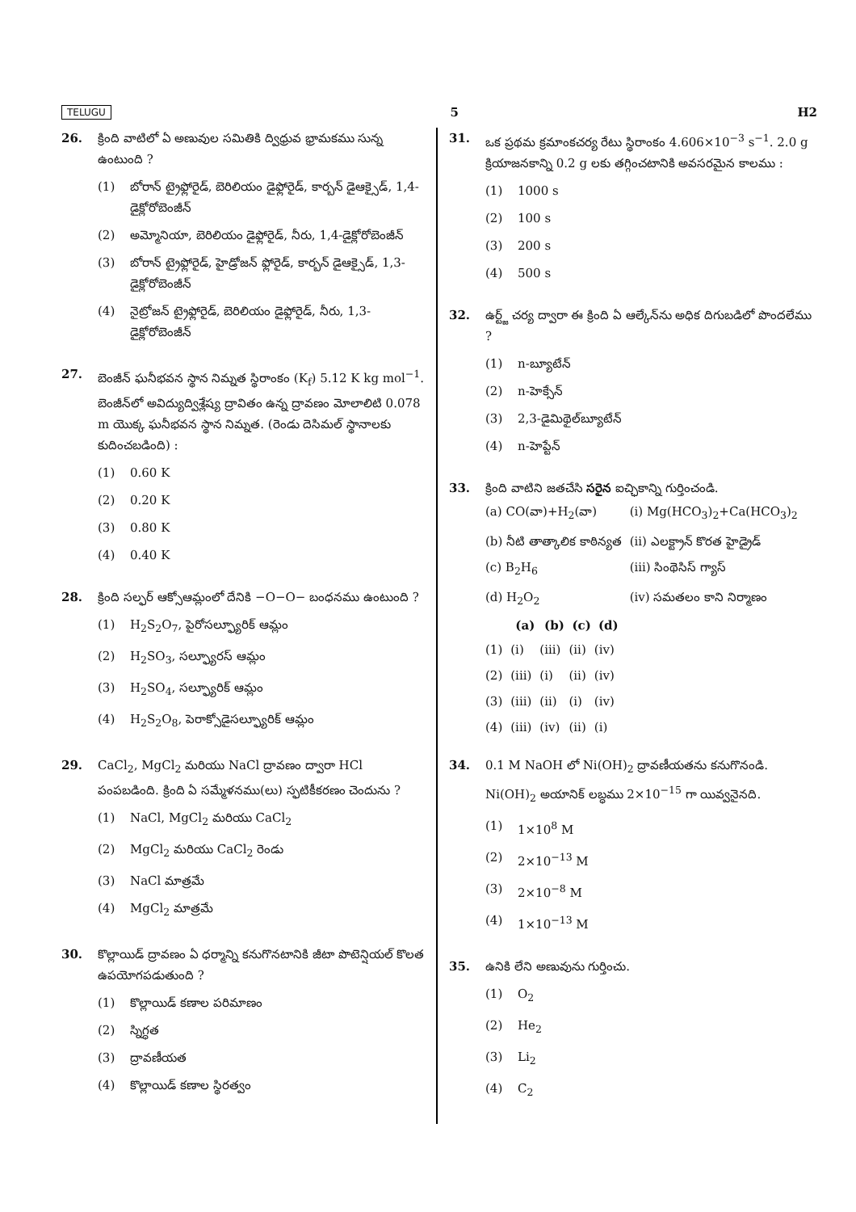TELUGU 5 H2
26. క్రింది వాటిలో ఏ అణువుల సమితికి ద్విధ్రువ భ్రామకము సున్న ఉంటుంది ?
(1) బోరాన్ ట్రైఫ్లోరైడ్, బెరిలియం డైఫ్లోరైడ్, కార్బన్ డైఆక్సైడ్, 1,4-డైక్లోరోబెంజీన్
(2) అమ్మోనియా, బెరిలియం డైఫ్లోరైడ్, నీరు, 1,4-డైక్లోరోబెంజీన్
(3) బోరాన్ ట్రైఫ్లోరైడ్, హైడ్రోజన్ ఫ్లోరైడ్, కార్బన్ డైఆక్సైడ్, 1,3-డైక్లోరోబెంజీన్
(4) నైట్రోజన్ ట్రైఫ్లోరైడ్, బెరిలియం డైఫ్లోరైడ్, నీరు, 1,3-డైక్లోరోబెంజీన్
27. బెంజీన్ ఘనీభవన స్థాన నిమ్నత స్థిరాంకం (K<sub>f</sub>) 5.12 K kg mol<sup>−1</sup>. బెంజీన్‌లో అవిద్యుద్విశ్లేష్య ద్రావితం ఉన్న ద్రావణం మోలాలిటి 0.078 m యొక్క ఘనీభవన స్థాన నిమ్నత. (రెండు దెసిమల్ స్థానాలకు కుదించబడింది) :
(1) 0.60 K
(2) 0.20 K
(3) 0.80 K
(4) 0.40 K
28. క్రింది సల్ఫర్ ఆక్సోఆమ్లంలో దేనికి −O−O− బంధనము ఉంటుంది ?
(1) H<sub>2</sub>S<sub>2</sub>O<sub>7</sub>, పైరోసల్ఫ్యూరిక్ ఆమ్లం
(2) H<sub>2</sub>SO<sub>3</sub>, సల్ఫ్యూరస్ ఆమ్లం
(3) H<sub>2</sub>SO<sub>4</sub>, సల్ఫ్యూరిక్ ఆమ్లం
(4) H<sub>2</sub>S<sub>2</sub>O<sub>8</sub>, పెరాక్సోడైసల్ఫ్యూరిక్ ఆమ్లం
29. CaCl<sub>2</sub>, MgCl<sub>2</sub> మరియు NaCl ద్రావణం ద్వారా HCl పంపబడింది. క్రింది ఏ సమ్మేళనము(లు) స్ఫటికీకరణం చెందును ?
(1) NaCl, MgCl<sub>2</sub> మరియు CaCl<sub>2</sub>
(2) MgCl<sub>2</sub> మరియు CaCl<sub>2</sub> రెండు
(3) NaCl మాత్రమే
(4) MgCl<sub>2</sub> మాత్రమే
30. కొల్లాయిడ్ ద్రావణం ఏ ధర్మాన్ని కనుగొనటానికి జీటా పొటెన్షియల్ కొలత ఉపయోగపడుతుంది ?
(1) కొల్లాయిడ్ కణాల పరిమాణం
(2) స్నిగ్ధత
(3) ద్రావణీయత
(4) కొల్లాయిడ్ కణాల స్థిరత్వం
31. ఒక ప్రథమ క్రమాంకచర్య రేటు స్థిరాంకం 4.606×10<sup>−3</sup> s<sup>−1</sup>. 2.0 g క్రియాజనకాన్ని 0.2 g లకు తగ్గించటానికి అవసరమైన కాలము :
(1) 1000 s
(2) 100 s
(3) 200 s
(4) 500 s
32. ఉర్ట్జ్ చర్య ద్వారా ఈ క్రింది ఏ ఆల్కేన్‌ను అధిక దిగుబడిలో పొందలేము ?
(1) n-బ్యూటేన్
(2) n-హెక్సేన్
(3) 2,3-డైమిథైల్‌బ్యూటేన్
(4) n-హెప్టేన్
33. క్రింది వాటిని జతచేసి సరైన ఐచ్ఛికాన్ని గుర్తించండి.
| (a) CO(వా)+H<sub>2</sub>(వా) | (i) Mg(HCO<sub>3</sub>)<sub>2</sub>+Ca(HCO<sub>3</sub>)<sub>2</sub> |
| (b) నీటి తాత్కాలిక కాఠిన్యత | (ii) ఎలక్ట్రాన్ కొరత హైడ్రైడ్ |
| (c) B<sub>2</sub>H<sub>6</sub> | (iii) సింథెసిస్ గ్యాస్ |
| (d) H<sub>2</sub>O<sub>2</sub> | (iv) సమతలం కాని నిర్మాణం |
| | (a) | (b) | (c) | (d) |
| --- | --- | --- | --- | --- |
| (1) | (i) | (iii) | (ii) | (iv) |
| (2) | (iii) | (i) | (ii) | (iv) |
| (3) | (iii) | (ii) | (i) | (iv) |
| (4) | (iii) | (iv) | (ii) | (i) |
34. 0.1 M NaOH లో Ni(OH)<sub>2</sub> ద్రావణీయతను కనుగొనండి. Ni(OH)<sub>2</sub> అయానిక్ లబ్ధము 2×10<sup>−15</sup> గా యివ్వనైనది.
(1) 1×10<sup>8</sup> M
(2) 2×10<sup>−13</sup> M
(3) 2×10<sup>−8</sup> M
(4) 1×10<sup>−13</sup> M
35. ఉనికి లేని అణువును గుర్తించు.
(1) O<sub>2</sub>
(2) He<sub>2</sub>
(3) Li<sub>2</sub>
(4) C<sub>2</sub>